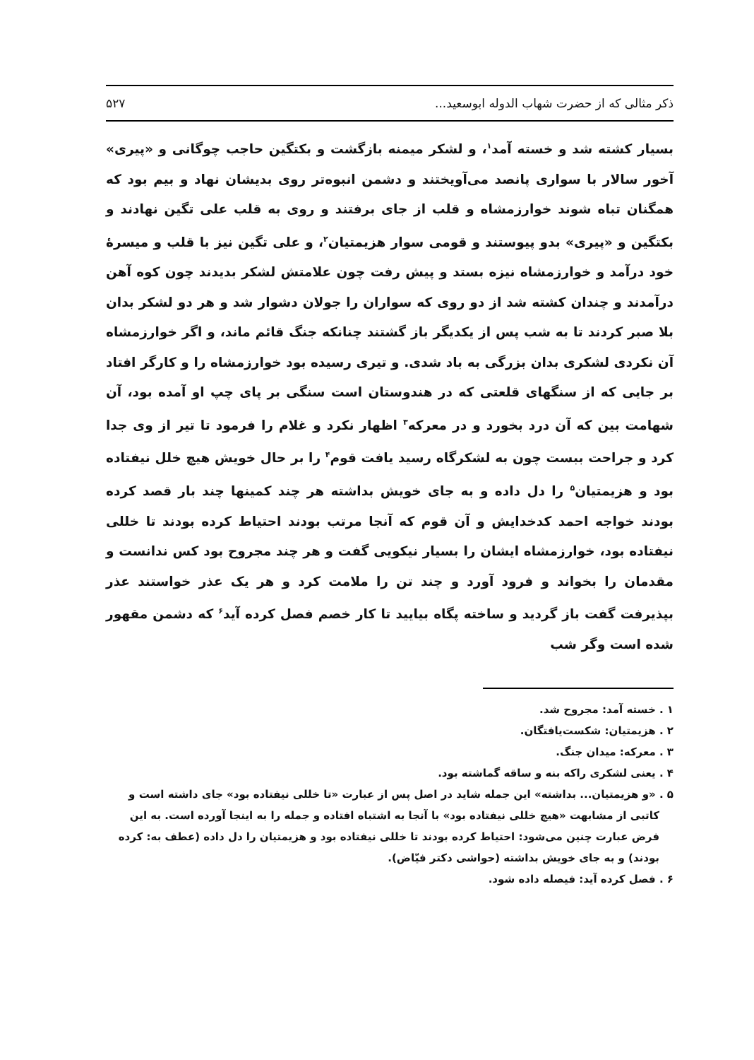ذکر مثالی که از حضرت شهاب الدوله ابوسعید... ۵۲۷
بسیار کشته شد و خسته آمد<sup>۱</sup>، و لشکر میمنه بازگشت و بکتگین حاجب چوگانی و «پیری» آخور سالار با سواری پانصد می‌آویختند و دشمن انبوه‌تر روی بدیشان نهاد و بیم بود که همگنان تباه شوند خوارزمشاه و قلب از جای برفتند و روی به قلب علی تگین نهادند و بکتگین و «پیری» بدو پیوستند و قومی سوار هزیمتیان<sup>۲</sup>، و علی تگین نیز با قلب و میسرهٔ خود درآمد و خوارزمشاه نیزه بستد و پیش رفت چون علامتش لشکر بدیدند چون کوه آهن درآمدند و چندان کشته شد از دو روی که سواران را جولان دشوار شد و هر دو لشکر بدان بلا صبر کردند تا به شب پس از یکدیگر باز گشتند چنانکه جنگ قائم ماند، و اگر خوارزمشاه آن نکردی لشکری بدان بزرگی به باد شدی. و تیری رسیده بود خوارزمشاه را و کارگر افتاد بر جایی که از سنگهای قلعتی که در هندوستان است سنگی بر پای چپ او آمده بود، آن شهامت بین که آن درد بخورد و در معرکه<sup>۳</sup> اظهار نکرد و غلام را فرمود تا تیر از وی جدا کرد و جراحت ببست چون به لشکرگاه رسید یافت قوم<sup>۴</sup> را بر حال خویش هیچ خلل نیفتاده بود و هزیمتیان<sup>۵</sup> را دل داده و به جای خویش بداشته هر چند کمینها چند بار قصد کرده بودند خواجه احمد کدخدایش و آن قوم که آنجا مرتب بودند احتیاط کرده بودند تا خللی نیفتاده بود، خوارزمشاه ایشان را بسیار نیکویی گفت و هر چند مجروح بود کس ندانست و مقدمان را بخواند و فرود آورد و چند تن را ملامت کرد و هر یک عذر خواستند عذر بپذیرفت گفت باز گردید و ساخته پگاه بیایید تا کار خصم فصل کرده آید<sup>۶</sup> که دشمن مقهور شده است وگر شب
۱ . خسته آمد: مجروح شد.
۲ . هزیمتیان: شکست‌یافتگان.
۳ . معرکه: میدان جنگ.
۴ . یعنی لشکری راکه بنه و ساقه گماشته بود.
۵ . «و هزیمتیان... بداشته» این جمله شاید در اصل پس از عبارت «تا خللی نیفتاده بود» جای داشته است و
کاتبی از مشابهت «هیچ خللی نیفتاده بود» با آنجا به اشتباه افتاده و جمله را به اینجا آورده است. به این فرض عبارت چنین می‌شود: احتیاط کرده بودند تا خللی نیفتاده بود و هزیمتیان را دل داده (عطف به: کرده بودند) و به جای خویش بداشته (حواشی دکتر فیّاض).
۶ . فصل کرده آید: فیصله داده شود.